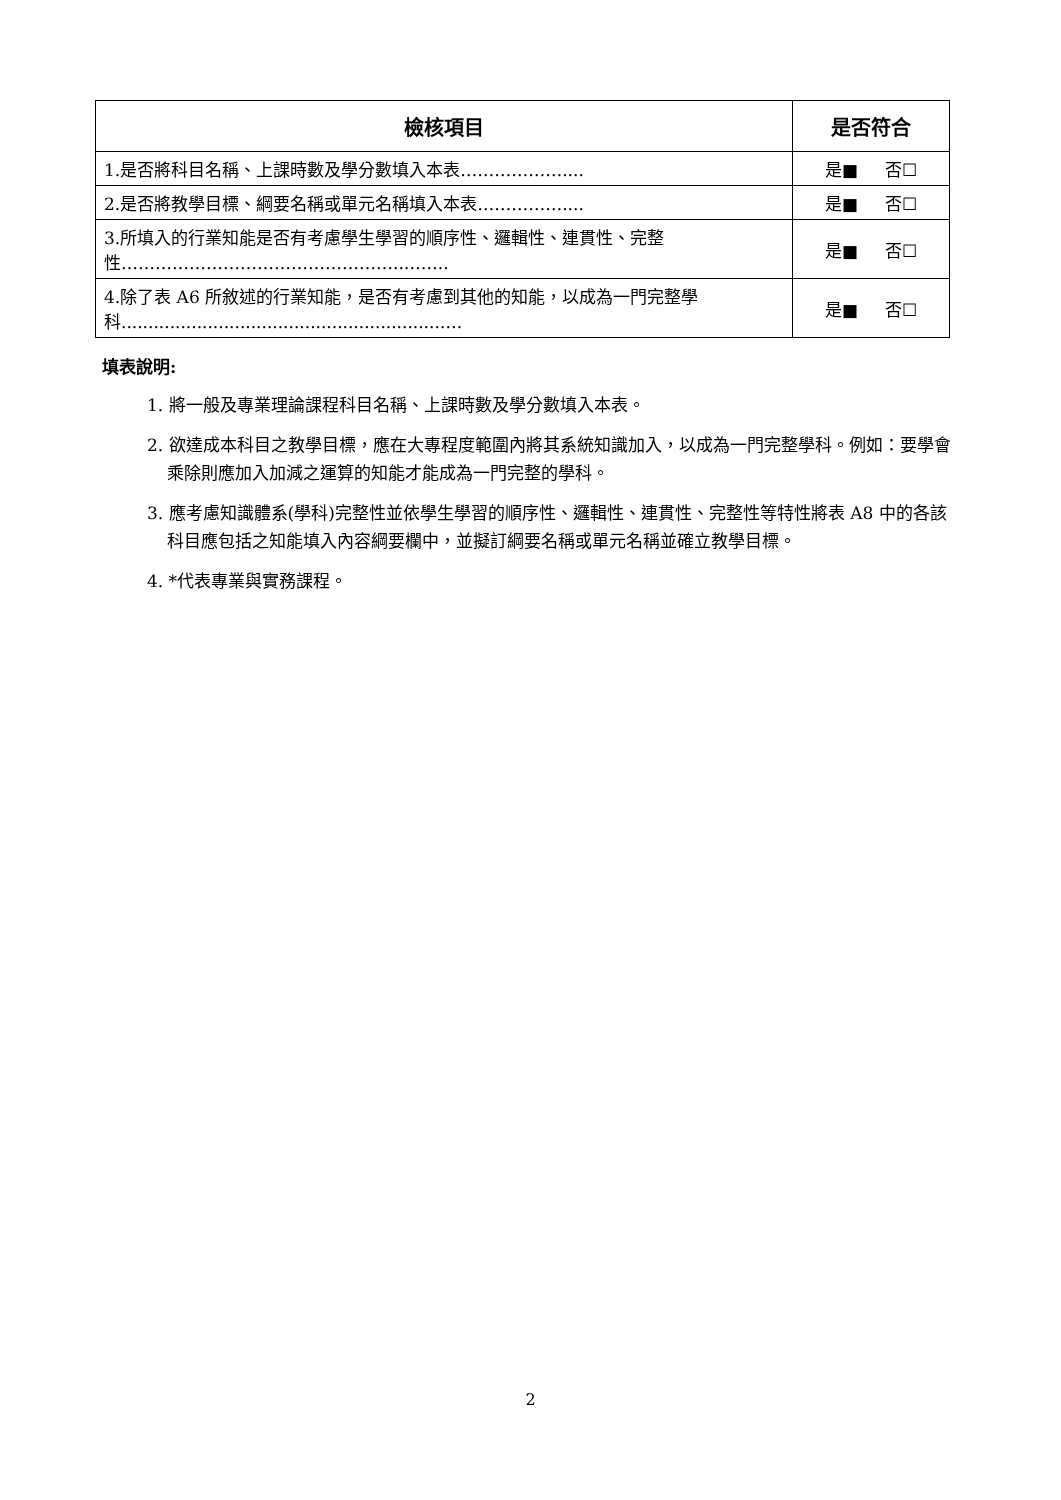| 檢核項目 | 是否符合 |
| --- | --- |
| 1.是否將科目名稱、上課時數及學分數填入本表……………….... | 是■ 否☐ |
| 2.是否將教學目標、綱要名稱或單元名稱填入本表…………….... | 是■ 否☐ |
| 3.所填入的行業知能是否有考慮學生學習的順序性、邏輯性、連貫性、完整性…………………………………………..…….. | 是■ 否☐ |
| 4.除了表 A6 所敘述的行業知能，是否有考慮到其他的知能，以成為一門完整學科...........................................................…. | 是■ 否☐ |
填表說明:
1. 將一般及專業理論課程科目名稱、上課時數及學分數填入本表。
2. 欲達成本科目之教學目標，應在大專程度範圍內將其系統知識加入，以成為一門完整學科。例如：要學會乘除則應加入加減之運算的知能才能成為一門完整的學科。
3. 應考慮知識體系(學科)完整性並依學生學習的順序性、邏輯性、連貫性、完整性等特性將表 A8 中的各該科目應包括之知能填入內容綱要欄中，並擬訂綱要名稱或單元名稱並確立教學目標。
4. *代表專業與實務課程。
2